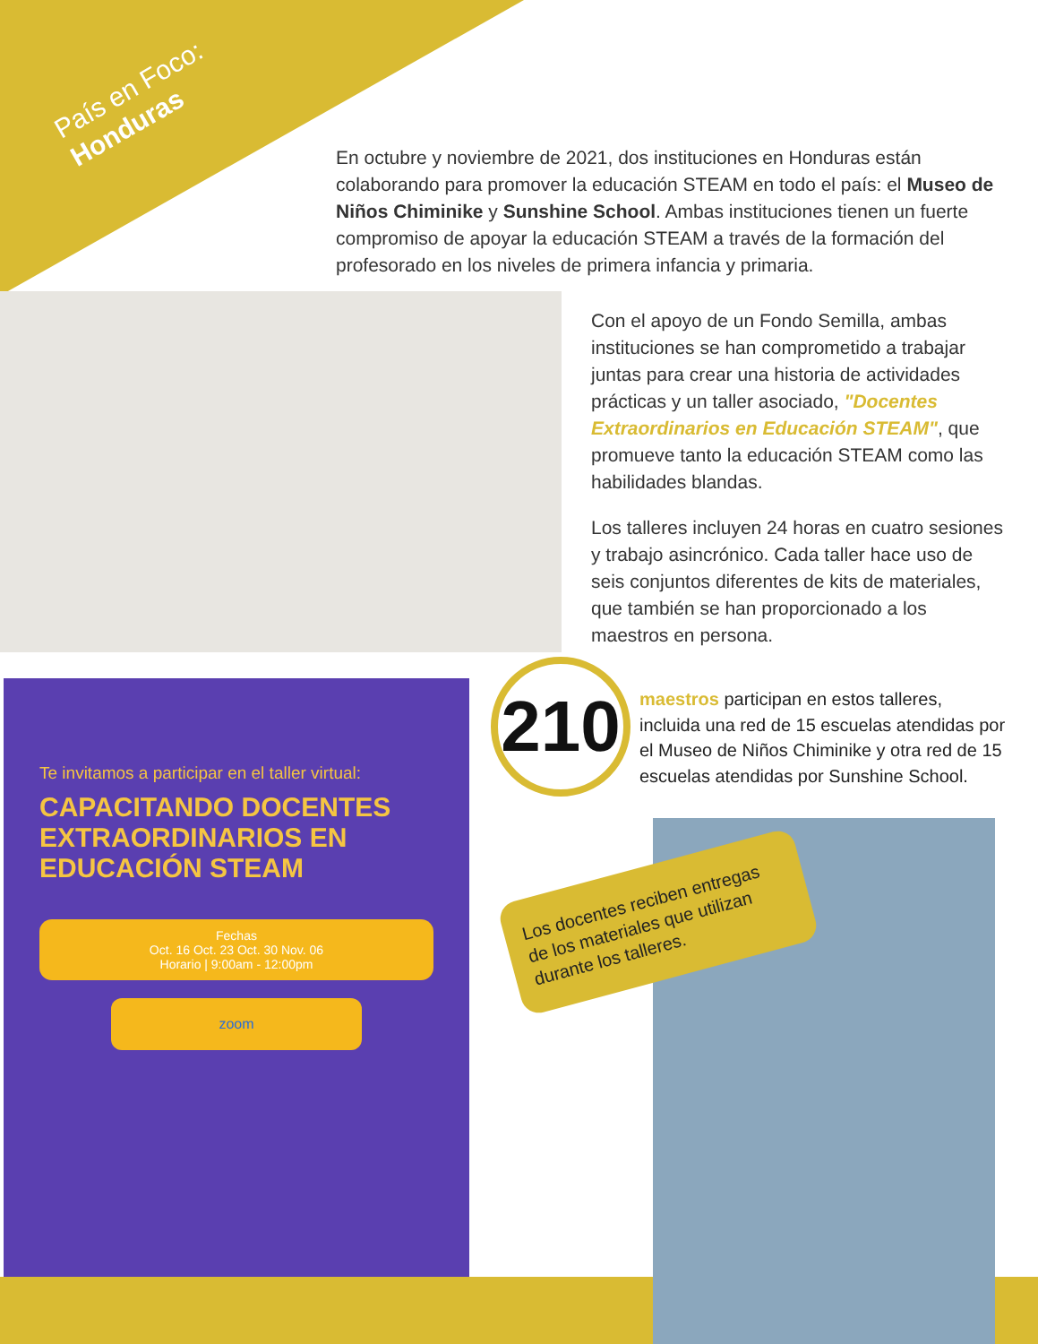País en Foco:
Honduras
En octubre y noviembre de 2021, dos instituciones en Honduras están colaborando para promover la educación STEAM en todo el país: el Museo de Niños Chiminike y Sunshine School. Ambas instituciones tienen un fuerte compromiso de apoyar la educación STEAM a través de la formación del profesorado en los niveles de primera infancia y primaria.
Con el apoyo de un Fondo Semilla, ambas instituciones se han comprometido a trabajar juntas para crear una historia de actividades prácticas y un taller asociado, "Docentes Extraordinarios en Educación STEAM", que promueve tanto la educación STEAM como las habilidades blandas.
Los talleres incluyen 24 horas en cuatro sesiones y trabajo asincrónico. Cada taller hace uso de seis conjuntos diferentes de kits de materiales, que también se han proporcionado a los maestros en persona.
Te invitamos a participar en el taller virtual:
CAPACITANDO DOCENTES EXTRAORDINARIOS EN EDUCACIÓN STEAM
Fechas
Oct. 16 Oct. 23 Oct. 30 Nov. 06
Horario | 9:00am - 12:00pm
zoom
210
maestros participan en estos talleres, incluida una red de 15 escuelas atendidas por el Museo de Niños Chiminike y otra red de 15 escuelas atendidas por Sunshine School.
Los docentes reciben entregas de los materiales que utilizan durante los talleres.